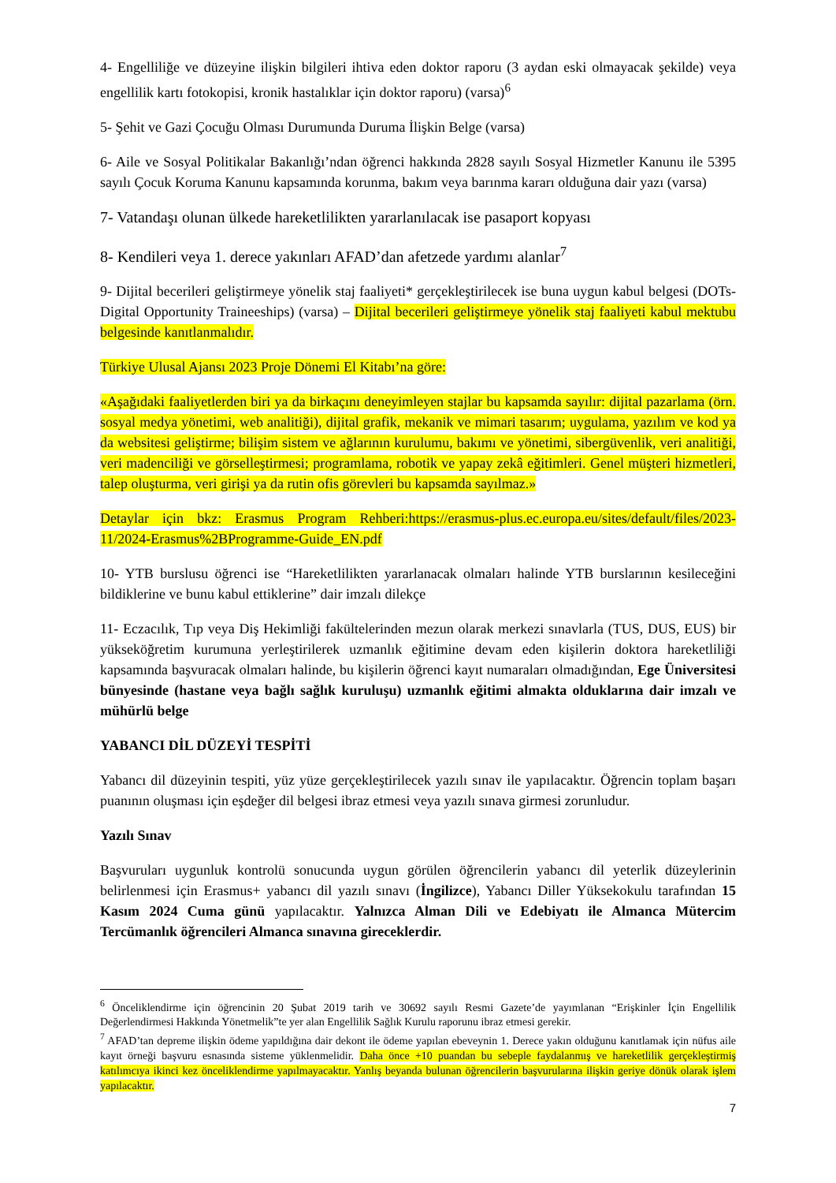4- Engelliliğe ve düzeyine ilişkin bilgileri ihtiva eden doktor raporu (3 aydan eski olmayacak şekilde) veya engellilik kartı fotokopisi, kronik hastalıklar için doktor raporu) (varsa)<sup>6</sup>
5- Şehit ve Gazi Çocuğu Olması Durumunda Duruma İlişkin Belge (varsa)
6- Aile ve Sosyal Politikalar Bakanlığı’ndan öğrenci hakkında 2828 sayılı Sosyal Hizmetler Kanunu ile 5395 sayılı Çocuk Koruma Kanunu kapsamında korunma, bakım veya barınma kararı olduğuna dair yazı (varsa)
7- Vatandaşı olunan ülkede hareketlilikten yararlanılacak ise pasaport kopyası
8- Kendileri veya 1. derece yakınları AFAD’dan afetzede yardımı alanlar<sup>7</sup>
9- Dijital becerileri geliştirmeye yönelik staj faaliyeti* gerçekleştirilecek ise buna uygun kabul belgesi (DOTs-Digital Opportunity Traineeships) (varsa) – Dijital becerileri geliştirmeye yönelik staj faaliyeti kabul mektubu belgesinde kanıtlanmalıdır.
Türkiye Ulusal Ajansı 2023 Proje Dönemi El Kitabı’na göre:
«Aşağıdaki faaliyetlerden biri ya da birkaçını deneyimleyen stajlar bu kapsamda sayılır: dijital pazarlama (örn. sosyal medya yönetimi, web analitiği), dijital grafik, mekanik ve mimari tasarım; uygulama, yazılım ve kod ya da websitesi geliştirme; bilişim sistem ve ağlarının kurulumu, bakımı ve yönetimi, sibergüvenlik, veri analitiği, veri madenciliği ve görselleştirmesi; programlama, robotik ve yapay zekâ eğitimleri. Genel müşteri hizmetleri, talep oluşturma, veri girişi ya da rutin ofis görevleri bu kapsamda sayılmaz.»
Detaylar için bkz: Erasmus Program Rehberi:https://erasmus-plus.ec.europa.eu/sites/default/files/2023-11/2024-Erasmus%2BProgramme-Guide_EN.pdf
10- YTB burslusu öğrenci ise “Hareketlilikten yararlanacak olmaları halinde YTB burslarının kesileceğini bildiklerine ve bunu kabul ettiklerine” dair imzalı dilekçe
11- Eczacılık, Tıp veya Diş Hekimliği fakültelerinden mezun olarak merkezi sınavlarla (TUS, DUS, EUS) bir yükseköğretim kurumuna yerleştirilerek uzmanlık eğitimine devam eden kişilerin doktora hareketliliği kapsamında başvuracak olmaları halinde, bu kişilerin öğrenci kayıt numaraları olmadığından, Ege Üniversitesi bünyesinde (hastane veya bağlı sağlık kuruluşu) uzmanlık eğitimi almakta olduklarına dair imzalı ve mühürlü belge
YABANCI DİL DÜZEYİ TESPİTİ
Yabancı dil düzeyinin tespiti, yüz yüze gerçekleştirilecek yazılı sınav ile yapılacaktır. Öğrencin toplam başarı puanının oluşması için eşdeğer dil belgesi ibraz etmesi veya yazılı sınava girmesi zorunludur.
Yazılı Sınav
Başvuruları uygunluk kontrolü sonucunda uygun görülen öğrencilerin yabancı dil yeterlik düzeylerinin belirlenmesi için Erasmus+ yabancı dil yazılı sınavı (İngilizce), Yabancı Diller Yüksekokulu tarafından 15 Kasım 2024 Cuma günü yapılacaktır. Yalnızca Alman Dili ve Edebiyatı ile Almanca Mütercim Tercümanlık öğrencileri Almanca sınavına gireceklerdir.
<sup>6</sup> Önceliklendirme için öğrencinin 20 Şubat 2019 tarih ve 30692 sayılı Resmi Gazete’de yayımlanan “Erişkinler İçin Engellilik Değerlendirmesi Hakkında Yönetmelik”te yer alan Engellilik Sağlık Kurulu raporunu ibraz etmesi gerekir.
<sup>7</sup> AFAD’tan depreme ilişkin ödeme yapıldığına dair dekont ile ödeme yapılan ebeveynin 1. Derece yakın olduğunu kanıtlamak için nüfus aile kayıt örneği başvuru esnasında sisteme yüklenmelidir. Daha önce +10 puandan bu sebeple faydalanmış ve hareketlilik gerçekleştirmiş katılımcıya ikinci kez önceliklendirme yapılmayacaktır. Yanlış beyanda bulunan öğrencilerin başvurularına ilişkin geriye dönük olarak işlem yapılacaktır.
7